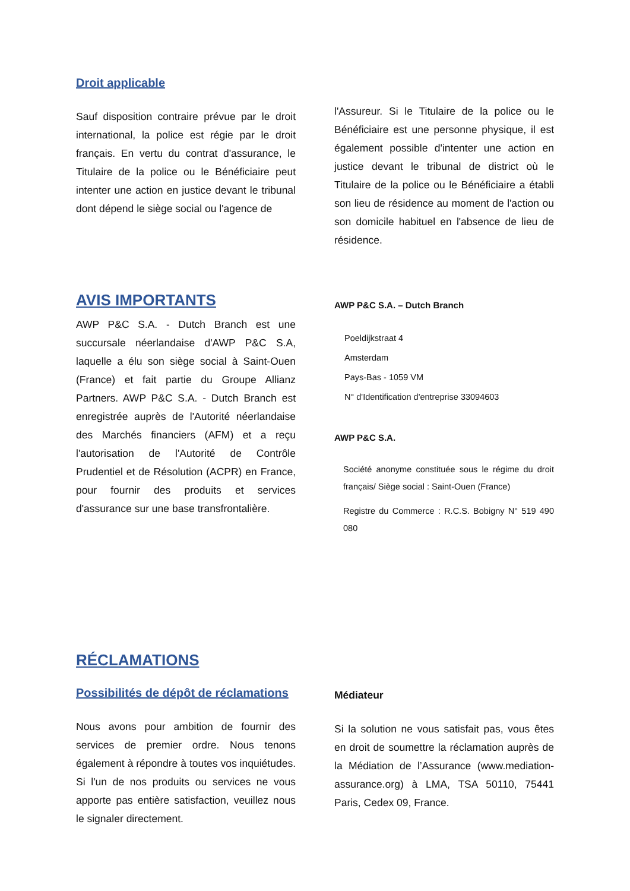Droit applicable
Sauf disposition contraire prévue par le droit international, la police est régie par le droit français. En vertu du contrat d'assurance, le Titulaire de la police ou le Bénéficiaire peut intenter une action en justice devant le tribunal dont dépend le siège social ou l'agence de
l'Assureur. Si le Titulaire de la police ou le Bénéficiaire est une personne physique, il est également possible d'intenter une action en justice devant le tribunal de district où le Titulaire de la police ou le Bénéficiaire a établi son lieu de résidence au moment de l'action ou son domicile habituel en l'absence de lieu de résidence.
AVIS IMPORTANTS
AWP P&C S.A. - Dutch Branch est une succursale néerlandaise d'AWP P&C S.A, laquelle a élu son siège social à Saint-Ouen (France) et fait partie du Groupe Allianz Partners. AWP P&C S.A. - Dutch Branch est enregistrée auprès de l'Autorité néerlandaise des Marchés financiers (AFM) et a reçu l'autorisation de l'Autorité de Contrôle Prudentiel et de Résolution (ACPR) en France, pour fournir des produits et services d'assurance sur une base transfrontalière.
AWP P&C S.A. – Dutch Branch
Poeldijkstraat 4
Amsterdam
Pays-Bas - 1059 VM
N° d'Identification d'entreprise 33094603
AWP P&C S.A.
Société anonyme constituée sous le régime du droit français/ Siège social : Saint-Ouen (France)
Registre du Commerce : R.C.S. Bobigny N° 519 490 080
RÉCLAMATIONS
Possibilités de dépôt de réclamations
Nous avons pour ambition de fournir des services de premier ordre. Nous tenons également à répondre à toutes vos inquiétudes. Si l'un de nos produits ou services ne vous apporte pas entière satisfaction, veuillez nous le signaler directement.
Médiateur
Si la solution ne vous satisfait pas, vous êtes en droit de soumettre la réclamation auprès de la Médiation de l’Assurance (www.mediation-assurance.org) à LMA, TSA 50110, 75441 Paris, Cedex 09, France.